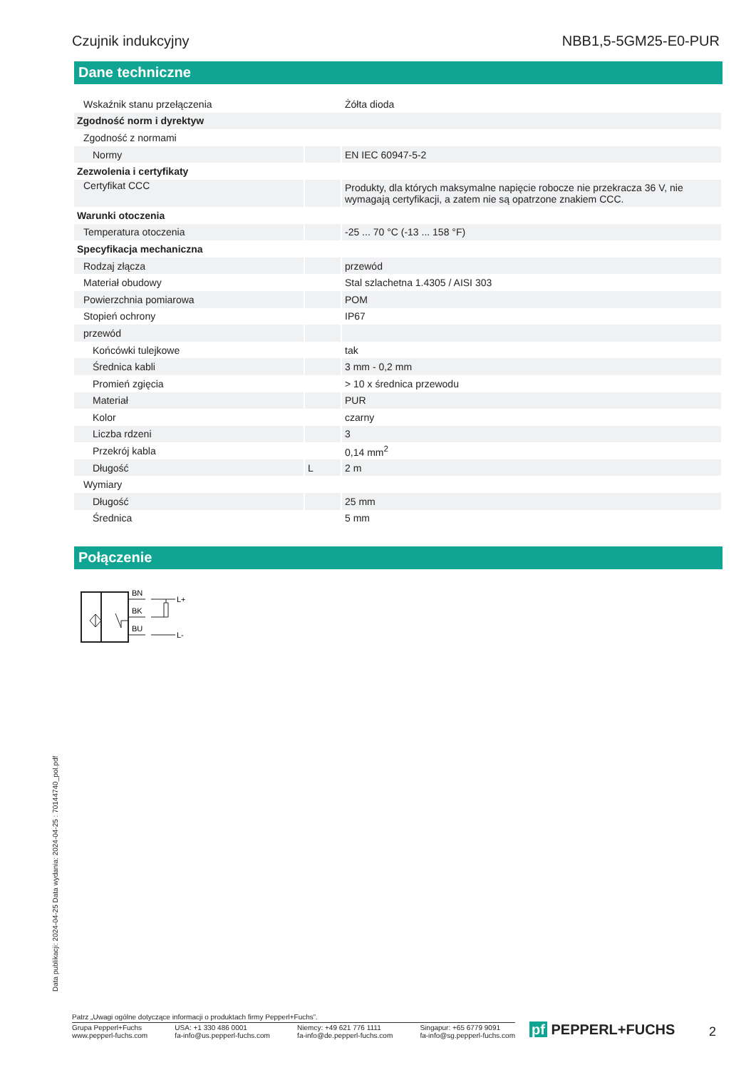Czujnik indukcyjny NBB1,5-5GM25-E0-PUR
Dane techniczne
| Wskaźnik stanu przełączenia | | Żółta dioda |
| Zgodność norm i dyrektyw | | |
| Zgodność z normami | | |
| Normy | | EN IEC 60947-5-2 |
| Zezwolenia i certyfikaty | | |
| Certyfikat CCC | | Produkty, dla których maksymalne napięcie robocze nie przekracza 36 V, nie wymagają certyfikacji, a zatem nie są opatrzone znakiem CCC. |
| Warunki otoczenia | | |
| Temperatura otoczenia | | -25 ... 70 °C (-13 ... 158 °F) |
| Specyfikacja mechaniczna | | |
| Rodzaj złącza | | przewód |
| Materiał obudowy | | Stal szlachetna 1.4305 / AISI 303 |
| Powierzchnia pomiarowa | | POM |
| Stopień ochrony | | IP67 |
| przewód | | |
| Końcówki tulejkowe | | tak |
| Średnica kabli | | 3 mm - 0,2 mm |
| Promień zgięcia | | > 10 x średnica przewodu |
| Materiał | | PUR |
| Kolor | | czarny |
| Liczba rdzeni | | 3 |
| Przekrój kabla | | 0,14 mm<sup>2</sup> |
| Długość | L | 2 m |
| Wymiary | | |
| Długość | | 25 mm |
| Średnica | | 5 mm |
Połączenie
BN
BK
BU
L+
L-
Data publikacji: 2024-04-25 Data wydania: 2024-04-25 : 70144740_pol.pdf
Patrz „Uwagi ogólne dotyczące informacji o produktach firmy Pepperl+Fuchs”.
Grupa Pepperl+Fuchs
www.pepperl-fuchs.com USA: +1 330 486 0001
fa-info@us.pepperl-fuchs.com Niemcy: +49 621 776 1111
fa-info@de.pepperl-fuchs.com Singapur: +65 6779 9091
fa-info@sg.pepperl-fuchs.com
pf PEPPERL+FUCHS 2